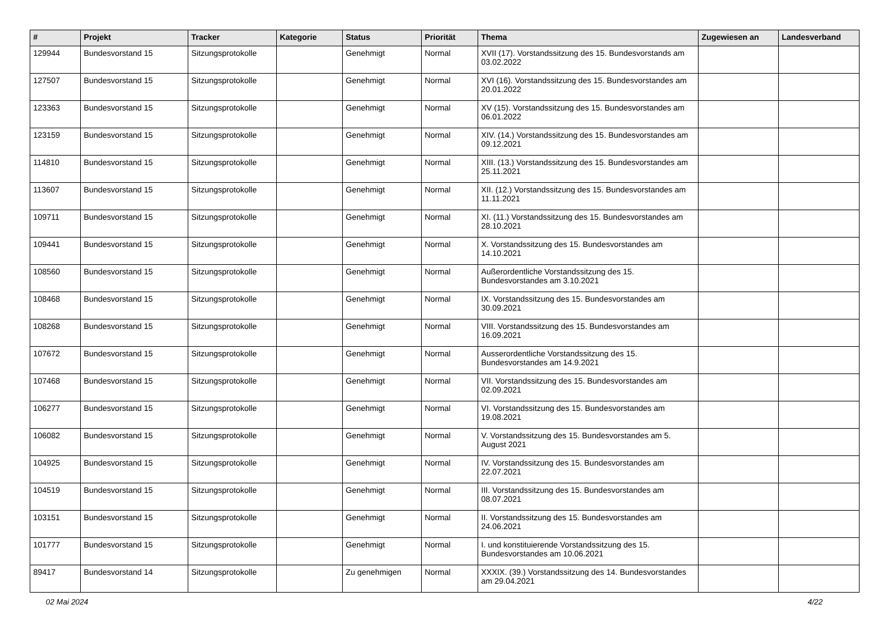| # | Projekt | Tracker | Kategorie | Status | Priorität | Thema | Zugewiesen an | Landesverband |
| --- | --- | --- | --- | --- | --- | --- | --- | --- |
| 129944 | Bundesvorstand 15 | Sitzungsprotokolle | | Genehmigt | Normal | XVII (17). Vorstandssitzung des 15. Bundesvorstands am 03.02.2022 | | |
| 127507 | Bundesvorstand 15 | Sitzungsprotokolle | | Genehmigt | Normal | XVI (16). Vorstandssitzung des 15. Bundesvorstandes am 20.01.2022 | | |
| 123363 | Bundesvorstand 15 | Sitzungsprotokolle | | Genehmigt | Normal | XV (15). Vorstandssitzung des 15. Bundesvorstandes am 06.01.2022 | | |
| 123159 | Bundesvorstand 15 | Sitzungsprotokolle | | Genehmigt | Normal | XIV. (14.) Vorstandssitzung des 15. Bundesvorstandes am 09.12.2021 | | |
| 114810 | Bundesvorstand 15 | Sitzungsprotokolle | | Genehmigt | Normal | XIII. (13.) Vorstandssitzung des 15. Bundesvorstandes am 25.11.2021 | | |
| 113607 | Bundesvorstand 15 | Sitzungsprotokolle | | Genehmigt | Normal | XII. (12.) Vorstandssitzung des 15. Bundesvorstandes am 11.11.2021 | | |
| 109711 | Bundesvorstand 15 | Sitzungsprotokolle | | Genehmigt | Normal | XI. (11.) Vorstandssitzung des 15. Bundesvorstandes am 28.10.2021 | | |
| 109441 | Bundesvorstand 15 | Sitzungsprotokolle | | Genehmigt | Normal | X. Vorstandssitzung des 15. Bundesvorstandes am 14.10.2021 | | |
| 108560 | Bundesvorstand 15 | Sitzungsprotokolle | | Genehmigt | Normal | Außerordentliche Vorstandssitzung des 15. Bundesvorstandes am 3.10.2021 | | |
| 108468 | Bundesvorstand 15 | Sitzungsprotokolle | | Genehmigt | Normal | IX. Vorstandssitzung des 15. Bundesvorstandes am 30.09.2021 | | |
| 108268 | Bundesvorstand 15 | Sitzungsprotokolle | | Genehmigt | Normal | VIII. Vorstandssitzung des 15. Bundesvorstandes am 16.09.2021 | | |
| 107672 | Bundesvorstand 15 | Sitzungsprotokolle | | Genehmigt | Normal | Ausserordentliche Vorstandssitzung des 15. Bundesvorstandes am 14.9.2021 | | |
| 107468 | Bundesvorstand 15 | Sitzungsprotokolle | | Genehmigt | Normal | VII. Vorstandssitzung des 15. Bundesvorstandes am 02.09.2021 | | |
| 106277 | Bundesvorstand 15 | Sitzungsprotokolle | | Genehmigt | Normal | VI. Vorstandssitzung des 15. Bundesvorstandes am 19.08.2021 | | |
| 106082 | Bundesvorstand 15 | Sitzungsprotokolle | | Genehmigt | Normal | V. Vorstandssitzung des 15. Bundesvorstandes am 5. August 2021 | | |
| 104925 | Bundesvorstand 15 | Sitzungsprotokolle | | Genehmigt | Normal | IV. Vorstandssitzung des 15. Bundesvorstandes am 22.07.2021 | | |
| 104519 | Bundesvorstand 15 | Sitzungsprotokolle | | Genehmigt | Normal | III. Vorstandssitzung des 15. Bundesvorstandes am 08.07.2021 | | |
| 103151 | Bundesvorstand 15 | Sitzungsprotokolle | | Genehmigt | Normal | II. Vorstandssitzung des 15. Bundesvorstandes am 24.06.2021 | | |
| 101777 | Bundesvorstand 15 | Sitzungsprotokolle | | Genehmigt | Normal | I. und konstituierende Vorstandssitzung des 15. Bundesvorstandes am 10.06.2021 | | |
| 89417 | Bundesvorstand 14 | Sitzungsprotokolle | | Zu genehmigen | Normal | XXXIX. (39.) Vorstandssitzung des 14. Bundesvorstandes am 29.04.2021 | | |
02 Mai 2024 4/22